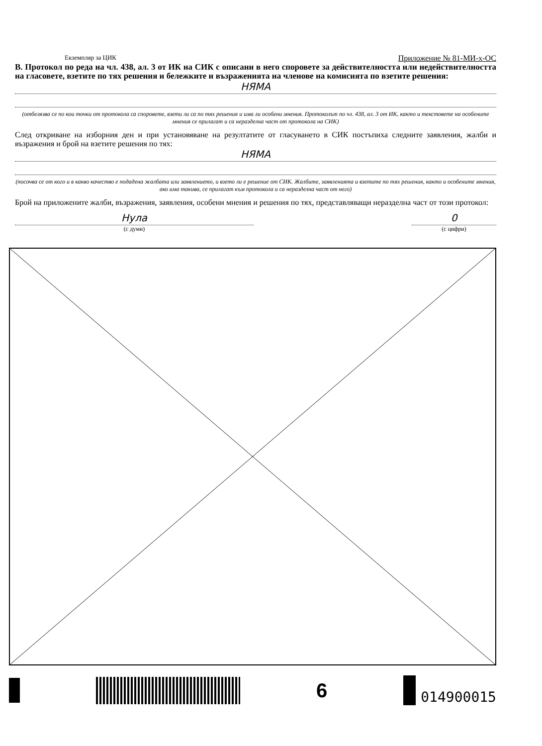Екземпляр за ЦИК Приложение № 81-МИ-х-ОС
В. Протокол по реда на чл. 438, ал. 3 от ИК на СИК с описани в него споровете за действителността или недействителността на гласовете, взетите по тях решения и бележките и възраженията на членове на комисията по взетите решения:
НЯМА
(отбелязва се по кои точки от протокола са споровете, взети ли са по тях решения и има ли особени мнения. Протоколът по чл. 438, ал. 3 от ИК, както и текстовете на особените мнения се прилагат и са неразделна част от протокола на СИК)
След откриване на изборния ден и при установяване на резултатите от гласуването в СИК постъпиха следните заявления, жалби и възражения и брой на взетите решения по тях:
НЯМА
(посочва се от кого и в какво качество е подадена жалбата или заявлението, и взето ли е решение от СИК. Жалбите, заявленията и взетите по тях решения, както и особените мнения, ако има такива, се прилагат към протокола и са неразделна част от него)
Брой на приложените жалби, възражения, заявления, особени мнения и решения по тях, представляващи неразделна част от този протокол:
Нула
(с думи)
0
(с цифри)
6
014900015